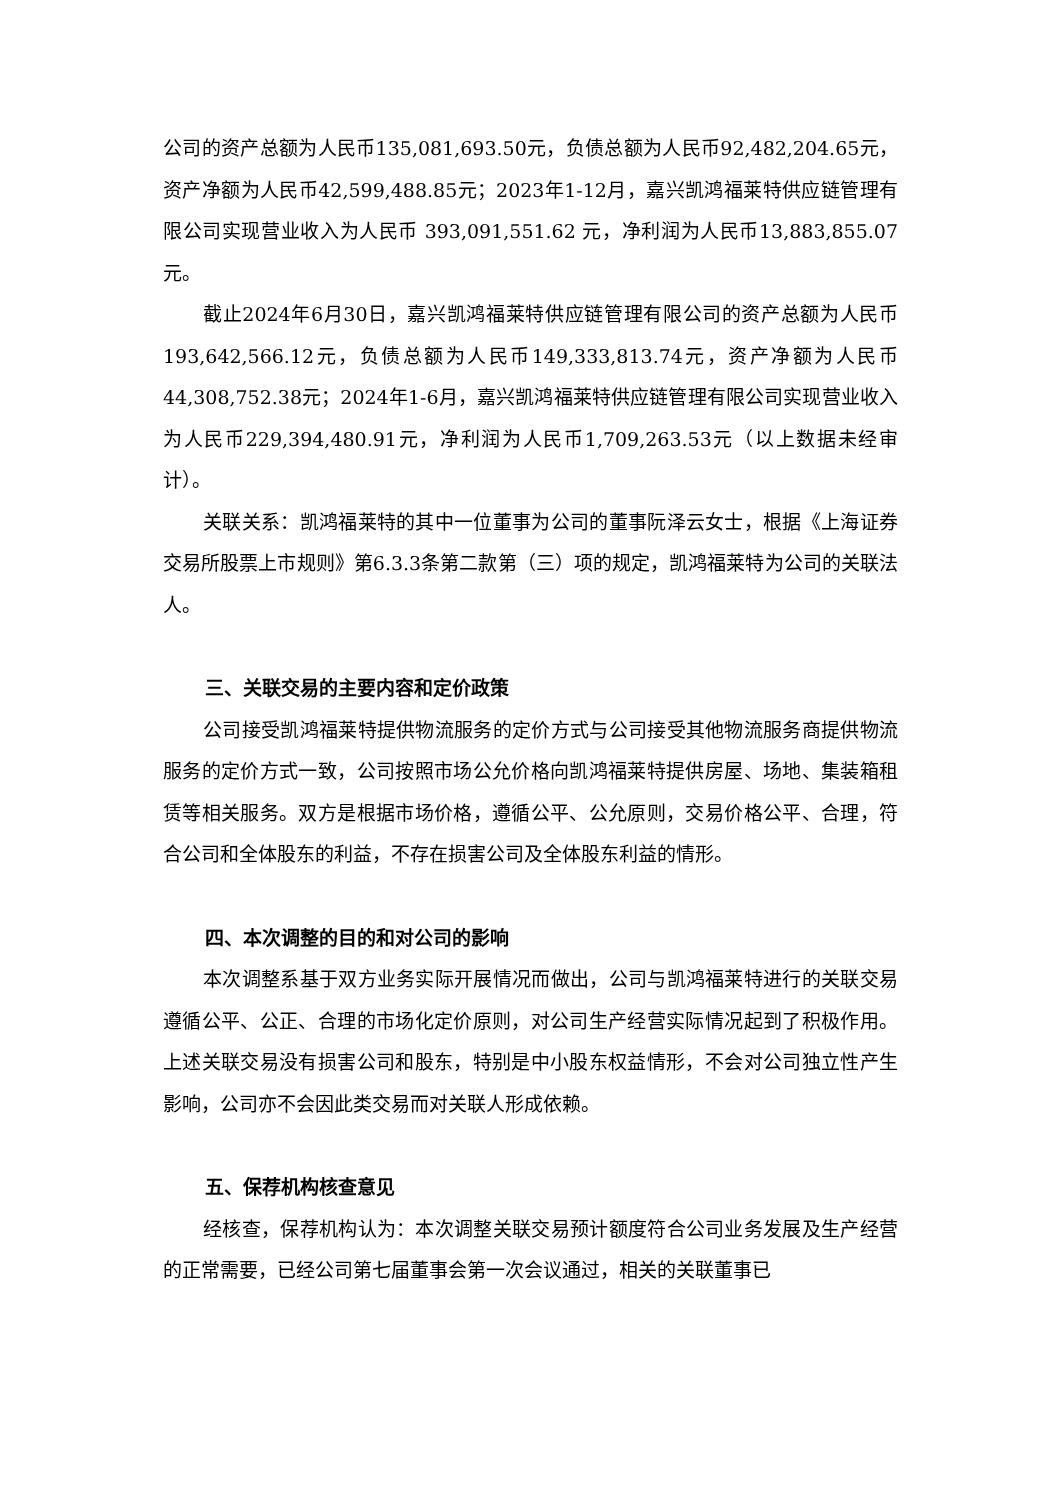公司的资产总额为人民币135,081,693.50元，负债总额为人民币92,482,204.65元，资产净额为人民币42,599,488.85元；2023年1-12月，嘉兴凯鸿福莱特供应链管理有限公司实现营业收入为人民币 393,091,551.62 元，净利润为人民币13,883,855.07元。
截止2024年6月30日，嘉兴凯鸿福莱特供应链管理有限公司的资产总额为人民币193,642,566.12元，负债总额为人民币149,333,813.74元，资产净额为人民币44,308,752.38元；2024年1-6月，嘉兴凯鸿福莱特供应链管理有限公司实现营业收入为人民币229,394,480.91元，净利润为人民币1,709,263.53元（以上数据未经审计）。
关联关系：凯鸿福莱特的其中一位董事为公司的董事阮泽云女士，根据《上海证券交易所股票上市规则》第6.3.3条第二款第（三）项的规定，凯鸿福莱特为公司的关联法人。
三、关联交易的主要内容和定价政策
公司接受凯鸿福莱特提供物流服务的定价方式与公司接受其他物流服务商提供物流服务的定价方式一致，公司按照市场公允价格向凯鸿福莱特提供房屋、场地、集装箱租赁等相关服务。双方是根据市场价格，遵循公平、公允原则，交易价格公平、合理，符合公司和全体股东的利益，不存在损害公司及全体股东利益的情形。
四、本次调整的目的和对公司的影响
本次调整系基于双方业务实际开展情况而做出，公司与凯鸿福莱特进行的关联交易遵循公平、公正、合理的市场化定价原则，对公司生产经营实际情况起到了积极作用。上述关联交易没有损害公司和股东，特别是中小股东权益情形，不会对公司独立性产生影响，公司亦不会因此类交易而对关联人形成依赖。
五、保荐机构核查意见
经核查，保荐机构认为：本次调整关联交易预计额度符合公司业务发展及生产经营的正常需要，已经公司第七届董事会第一次会议通过，相关的关联董事已